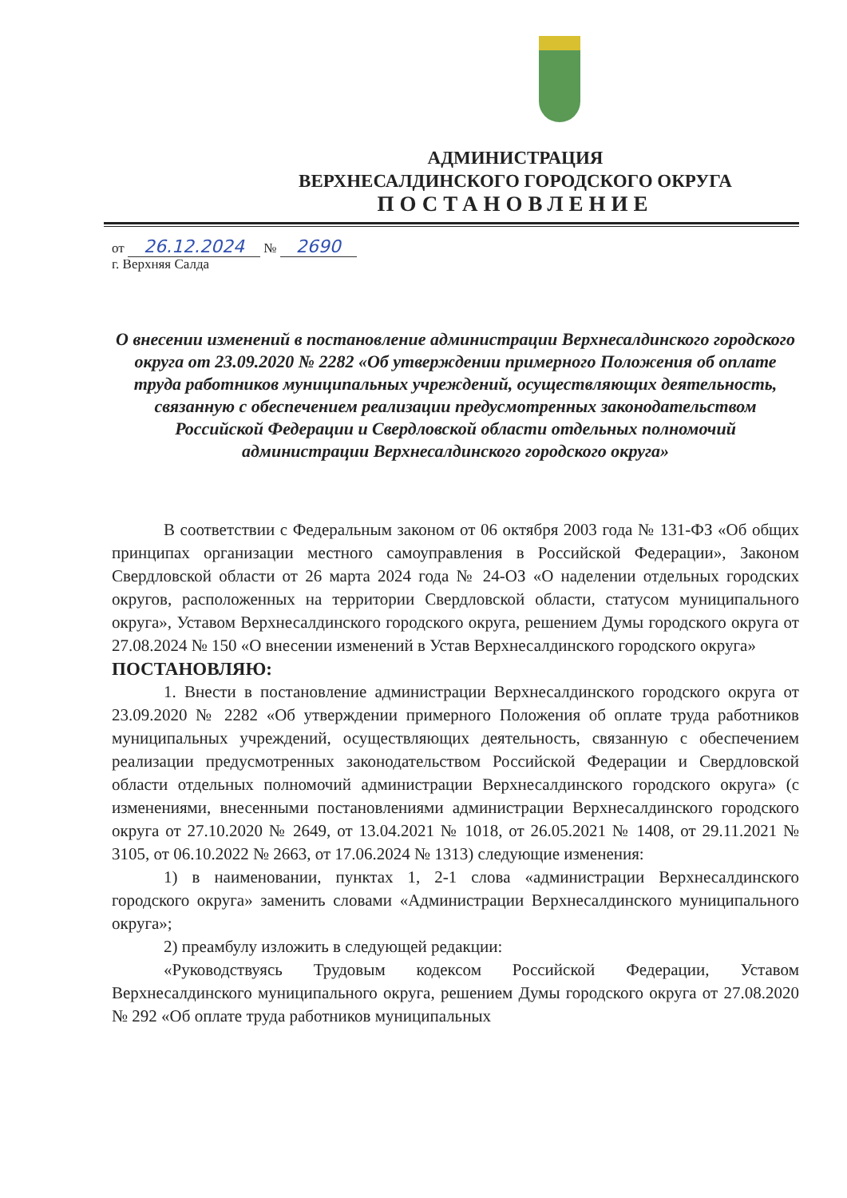АДМИНИСТРАЦИЯ
ВЕРХНЕСАЛДИНСКОГО ГОРОДСКОГО ОКРУГА
ПОСТАНОВЛЕНИЕ
от 26.12.2024 № 2690
г. Верхняя Салда
О внесении изменений в постановление администрации Верхнесалдинского городского округа от 23.09.2020 № 2282 «Об утверждении примерного Положения об оплате труда работников муниципальных учреждений, осуществляющих деятельность, связанную с обеспечением реализации предусмотренных законодательством Российской Федерации и Свердловской области отдельных полномочий администрации Верхнесалдинского городского округа»
В соответствии с Федеральным законом от 06 октября 2003 года № 131-ФЗ «Об общих принципах организации местного самоуправления в Российской Федерации», Законом Свердловской области от 26 марта 2024 года № 24-ОЗ «О наделении отдельных городских округов, расположенных на территории Свердловской области, статусом муниципального округа», Уставом Верхнесалдинского городского округа, решением Думы городского округа от 27.08.2024 № 150 «О внесении изменений в Устав Верхнесалдинского городского округа»
ПОСТАНОВЛЯЮ:
1. Внести в постановление администрации Верхнесалдинского городского округа от 23.09.2020 № 2282 «Об утверждении примерного Положения об оплате труда работников муниципальных учреждений, осуществляющих деятельность, связанную с обеспечением реализации предусмотренных законодательством Российской Федерации и Свердловской области отдельных полномочий администрации Верхнесалдинского городского округа» (с изменениями, внесенными постановлениями администрации Верхнесалдинского городского округа от 27.10.2020 № 2649, от 13.04.2021 № 1018, от 26.05.2021 № 1408, от 29.11.2021 № 3105, от 06.10.2022 № 2663, от 17.06.2024 № 1313) следующие изменения:
1) в наименовании, пунктах 1, 2-1 слова «администрации Верхнесалдинского городского округа» заменить словами «Администрации Верхнесалдинского муниципального округа»;
2) преамбулу изложить в следующей редакции:
«Руководствуясь Трудовым кодексом Российской Федерации, Уставом Верхнесалдинского муниципального округа, решением Думы городского округа от 27.08.2020 № 292 «Об оплате труда работников муниципальных